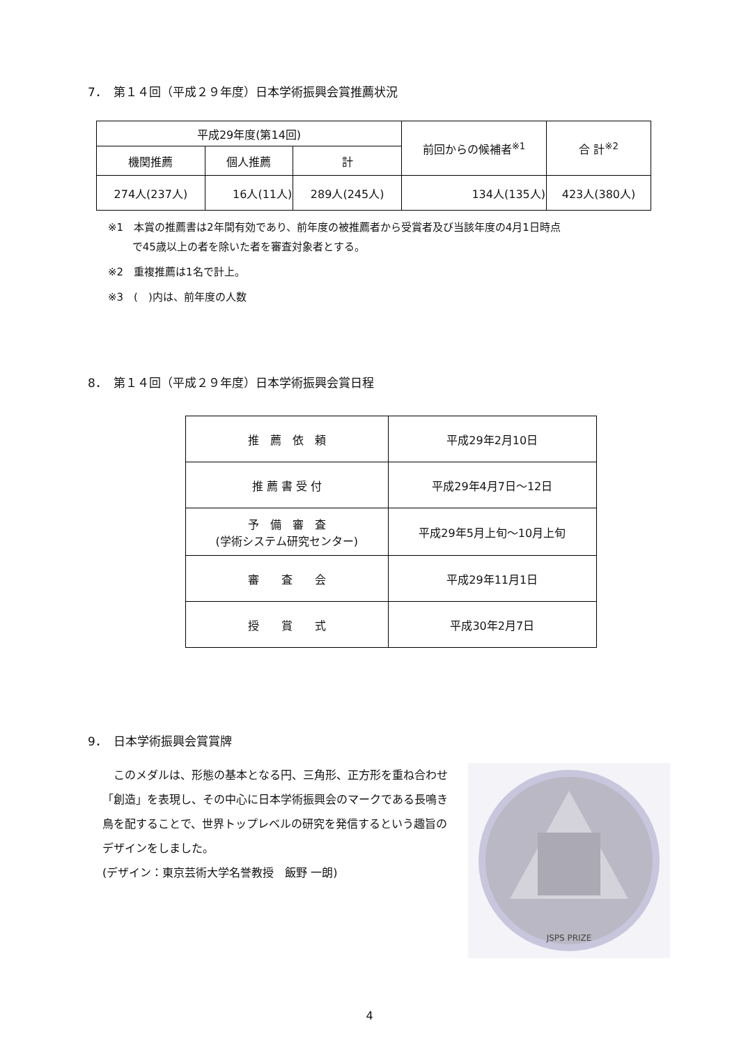7．　第１４回（平成２９年度）日本学術振興会賞推薦状況
| 平成29年度(第14回) | | | 前回からの候補者<sup>※1</sup> | 合 計<sup>※2</sup> |
| --- | --- | --- | --- | --- |
| 機関推薦 | 個人推薦 | 計 | | |
| 274人(237人) | 16人(11人) | 289人(245人) | 134人(135人) | 423人(380人) |
※1　本賞の推薦書は2年間有効であり、前年度の被推薦者から受賞者及び当該年度の4月1日時点
　　 で45歳以上の者を除いた者を審査対象者とする。
※2　重複推薦は1名で計上。
※3　(　)内は、前年度の人数
8．　第１４回（平成２９年度）日本学術振興会賞日程
| 推 薦 依 頼 | 平成29年2月10日 |
| 推 薦 書 受 付 | 平成29年4月7日～12日 |
| 予 備 審 査 (学術システム研究センター) | 平成29年5月上旬～10月上旬 |
| 審 査 会 | 平成29年11月1日 |
| 授 賞 式 | 平成30年2月7日 |
9．　日本学術振興会賞賞牌
　このメダルは、形態の基本となる円、三角形、正方形を重ね合わせ「創造」を表現し、その中心に日本学術振興会のマークである長鳴き鳥を配することで、世界トップレベルの研究を発信するという趣旨のデザインをしました。
(デザイン：東京芸術大学名誉教授　飯野 一朗)
JSPS PRIZE
4